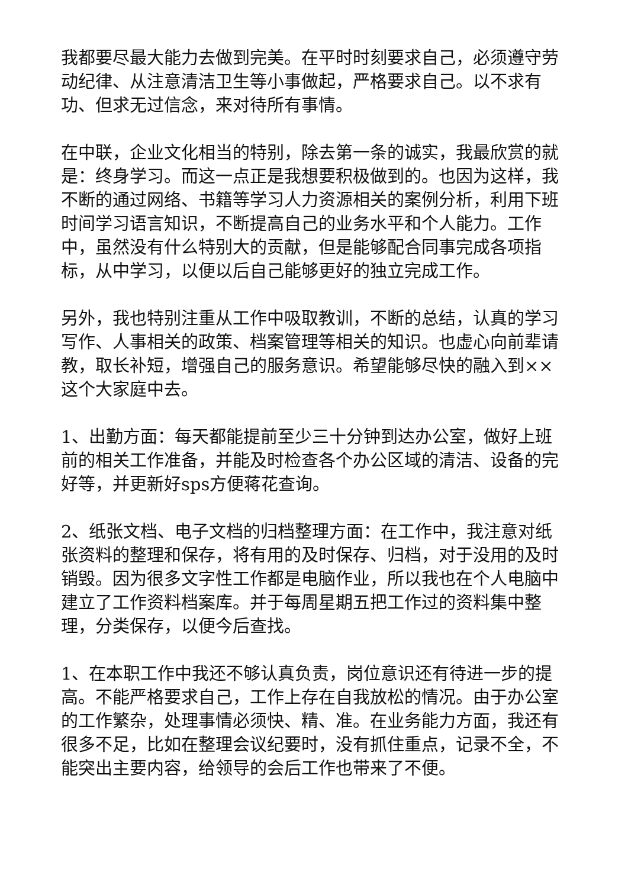我都要尽最大能力去做到完美。在平时时刻要求自己，必须遵守劳动纪律、从注意清洁卫生等小事做起，严格要求自己。以不求有功、但求无过信念，来对待所有事情。
在中联，企业文化相当的特别，除去第一条的诚实，我最欣赏的就是：终身学习。而这一点正是我想要积极做到的。也因为这样，我不断的通过网络、书籍等学习人力资源相关的案例分析，利用下班时间学习语言知识，不断提高自己的业务水平和个人能力。工作中，虽然没有什么特别大的贡献，但是能够配合同事完成各项指标，从中学习，以便以后自己能够更好的独立完成工作。
另外，我也特别注重从工作中吸取教训，不断的总结，认真的学习写作、人事相关的政策、档案管理等相关的知识。也虚心向前辈请教，取长补短，增强自己的服务意识。希望能够尽快的融入到××这个大家庭中去。
1、出勤方面：每天都能提前至少三十分钟到达办公室，做好上班前的相关工作准备，并能及时检查各个办公区域的清洁、设备的完好等，并更新好sps方便蒋花查询。
2、纸张文档、电子文档的归档整理方面：在工作中，我注意对纸张资料的整理和保存，将有用的及时保存、归档，对于没用的及时销毁。因为很多文字性工作都是电脑作业，所以我也在个人电脑中建立了工作资料档案库。并于每周星期五把工作过的资料集中整理，分类保存，以便今后查找。
1、在本职工作中我还不够认真负责，岗位意识还有待进一步的提高。不能严格要求自己，工作上存在自我放松的情况。由于办公室的工作繁杂，处理事情必须快、精、准。在业务能力方面，我还有很多不足，比如在整理会议纪要时，没有抓住重点，记录不全，不能突出主要内容，给领导的会后工作也带来了不便。